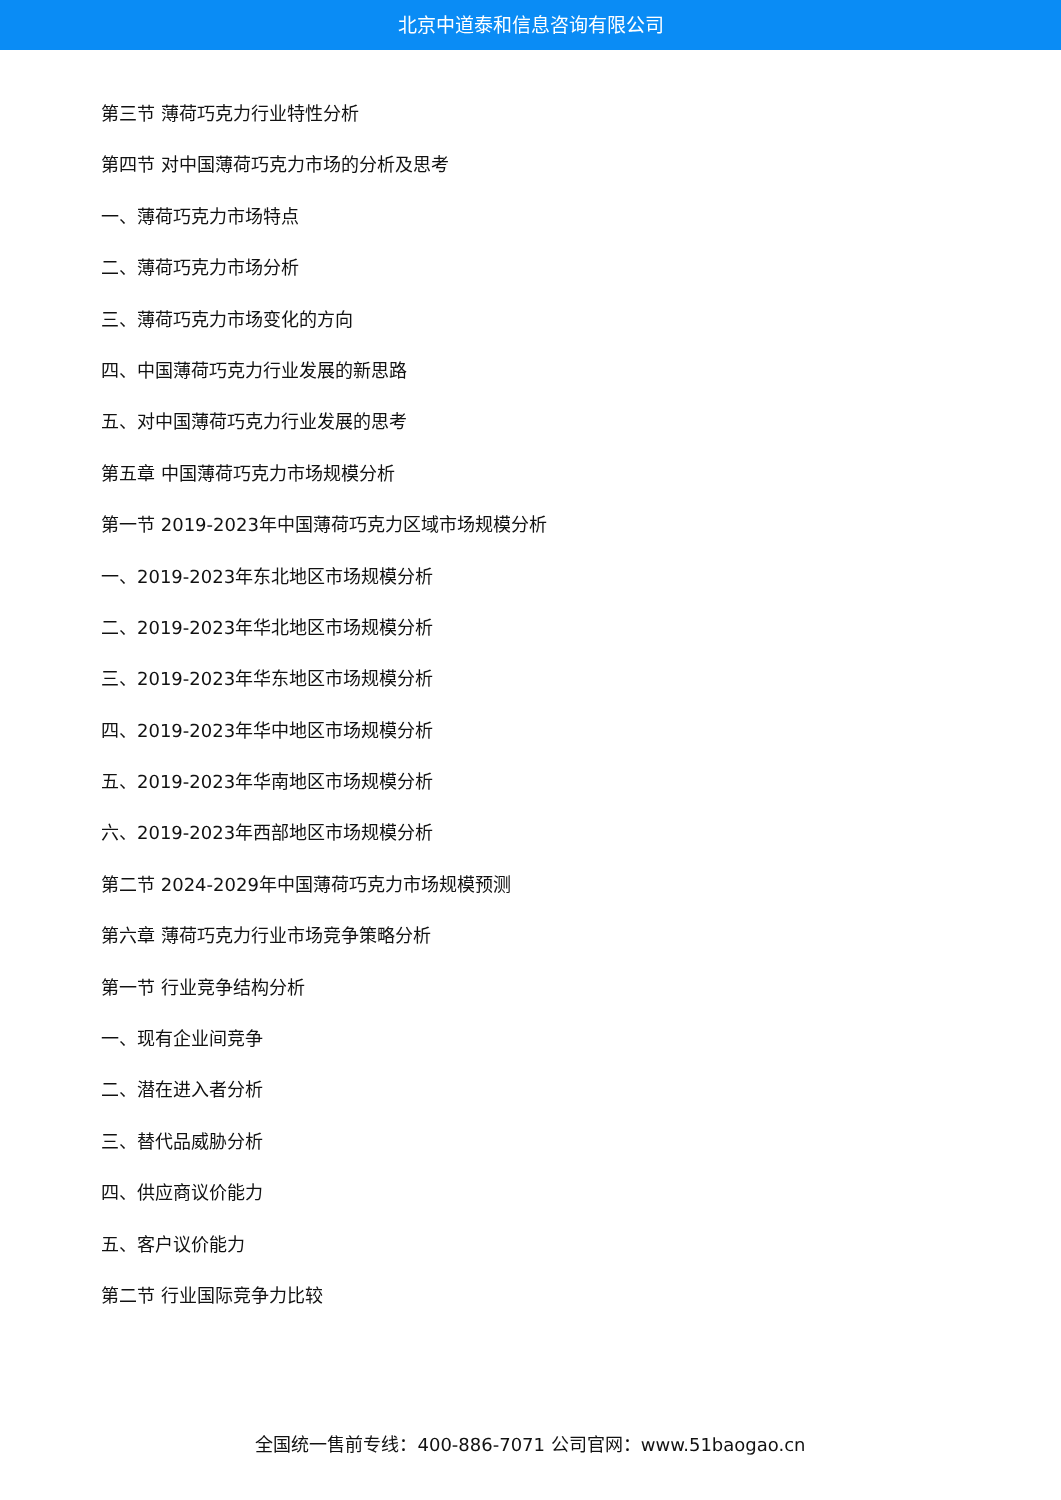北京中道泰和信息咨询有限公司
第三节 薄荷巧克力行业特性分析
第四节 对中国薄荷巧克力市场的分析及思考
一、薄荷巧克力市场特点
二、薄荷巧克力市场分析
三、薄荷巧克力市场变化的方向
四、中国薄荷巧克力行业发展的新思路
五、对中国薄荷巧克力行业发展的思考
第五章 中国薄荷巧克力市场规模分析
第一节 2019-2023年中国薄荷巧克力区域市场规模分析
一、2019-2023年东北地区市场规模分析
二、2019-2023年华北地区市场规模分析
三、2019-2023年华东地区市场规模分析
四、2019-2023年华中地区市场规模分析
五、2019-2023年华南地区市场规模分析
六、2019-2023年西部地区市场规模分析
第二节 2024-2029年中国薄荷巧克力市场规模预测
第六章 薄荷巧克力行业市场竞争策略分析
第一节 行业竞争结构分析
一、现有企业间竞争
二、潜在进入者分析
三、替代品威胁分析
四、供应商议价能力
五、客户议价能力
第二节 行业国际竞争力比较
全国统一售前专线：400-886-7071 公司官网：www.51baogao.cn